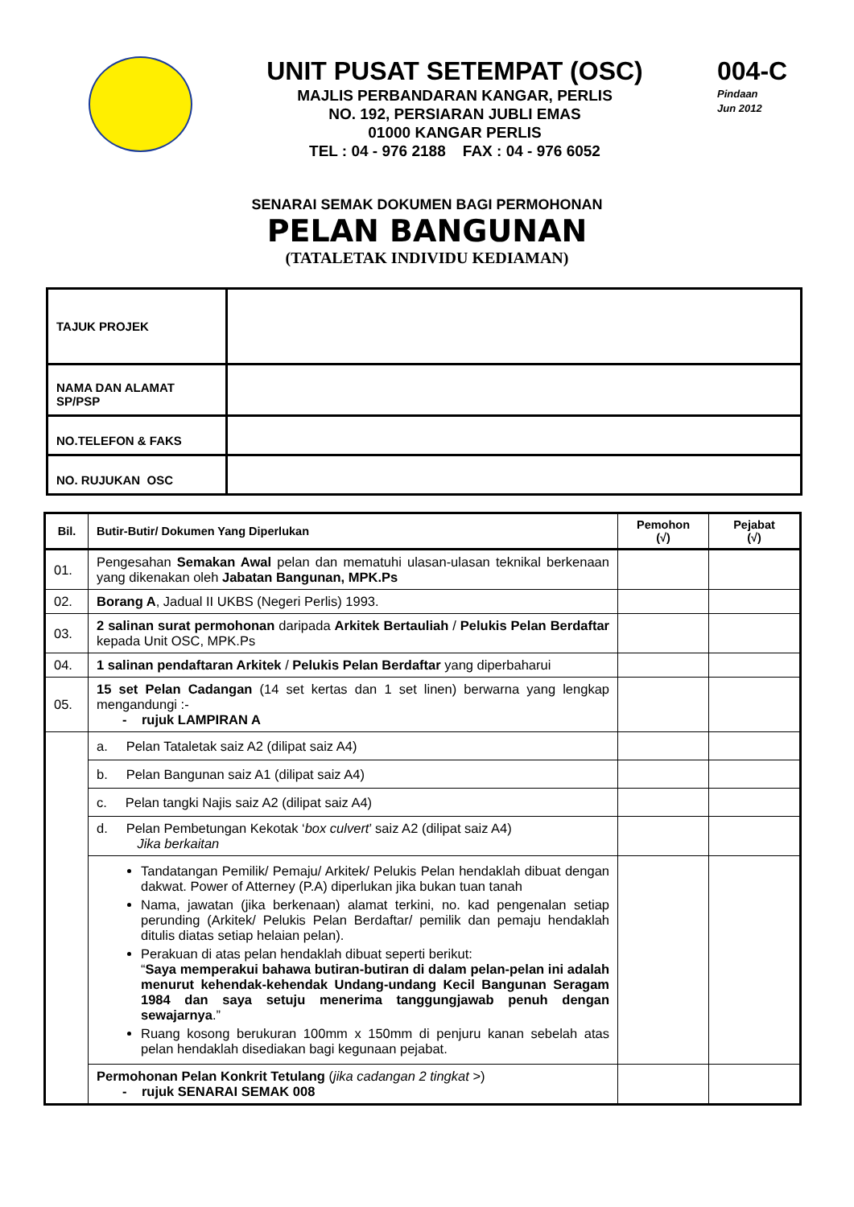UNIT PUSAT SETEMPAT (OSC)
MAJLIS PERBANDARAN KANGAR, PERLIS
NO. 192, PERSIARAN JUBLI EMAS
01000 KANGAR PERLIS
TEL : 04 - 976 2188 FAX : 04 - 976 6052
004-C
Pindaan
Jun 2012
SENARAI SEMAK DOKUMEN BAGI PERMOHONAN
PELAN BANGUNAN
(TATALETAK INDIVIDU KEDIAMAN)
| TAJUK PROJEK | |
| NAMA DAN ALAMAT SP/PSP | |
| NO.TELEFON & FAKS | |
| NO. RUJUKAN OSC | |
| Bil. | Butir-Butir/ Dokumen Yang Diperlukan | Pemohon (√) | Pejabat (√) |
| --- | --- | --- | --- |
| 01. | Pengesahan Semakan Awal pelan dan mematuhi ulasan-ulasan teknikal berkenaan yang dikenakan oleh Jabatan Bangunan, MPK.Ps | | |
| 02. | Borang A , Jadual II UKBS (Negeri Perlis) 1993. | | |
| 03. | 2 salinan surat permohonan daripada Arkitek Bertauliah / Pelukis Pelan Berdaftar kepada Unit OSC, MPK.Ps | | |
| 04. | 1 salinan pendaftaran Arkitek / Pelukis Pelan Berdaftar yang diperbaharui | | |
| 05. | 15 set Pelan Cadangan (14 set kertas dan 1 set linen) berwarna yang lengkap mengandungi :- - rujuk LAMPIRAN A | | |
| | a. Pelan Tataletak saiz A2 (dilipat saiz A4) | | |
| | b. Pelan Bangunan saiz A1 (dilipat saiz A4) | | |
| | c. Pelan tangki Najis saiz A2 (dilipat saiz A4) | | |
| | d. Pelan Pembetungan Kekotak ‘ box culvert ’ saiz A2 (dilipat saiz A4) Jika berkaitan | | |
| | Tandatangan Pemilik/ Pemaju/ Arkitek/ Pelukis Pelan hendaklah dibuat dengan dakwat. Power of Atterney (P.A) diperlukan jika bukan tuan tanah Nama, jawatan (jika berkenaan) alamat terkini, no. kad pengenalan setiap perunding (Arkitek/ Pelukis Pelan Berdaftar/ pemilik dan pemaju hendaklah ditulis diatas setiap helaian pelan). Perakuan di atas pelan hendaklah dibuat seperti berikut: “ Saya memperakui bahawa butiran-butiran di dalam pelan-pelan ini adalah menurut kehendak-kehendak Undang-undang Kecil Bangunan Seragam 1984 dan saya setuju menerima tanggungjawab penuh dengan sewajarnya .” Ruang kosong berukuran 100mm x 150mm di penjuru kanan sebelah atas pelan hendaklah disediakan bagi kegunaan pejabat. | | |
| | Permohonan Pelan Konkrit Tetulang ( jika cadangan 2 tingkat >) - rujuk SENARAI SEMAK 008 | | |